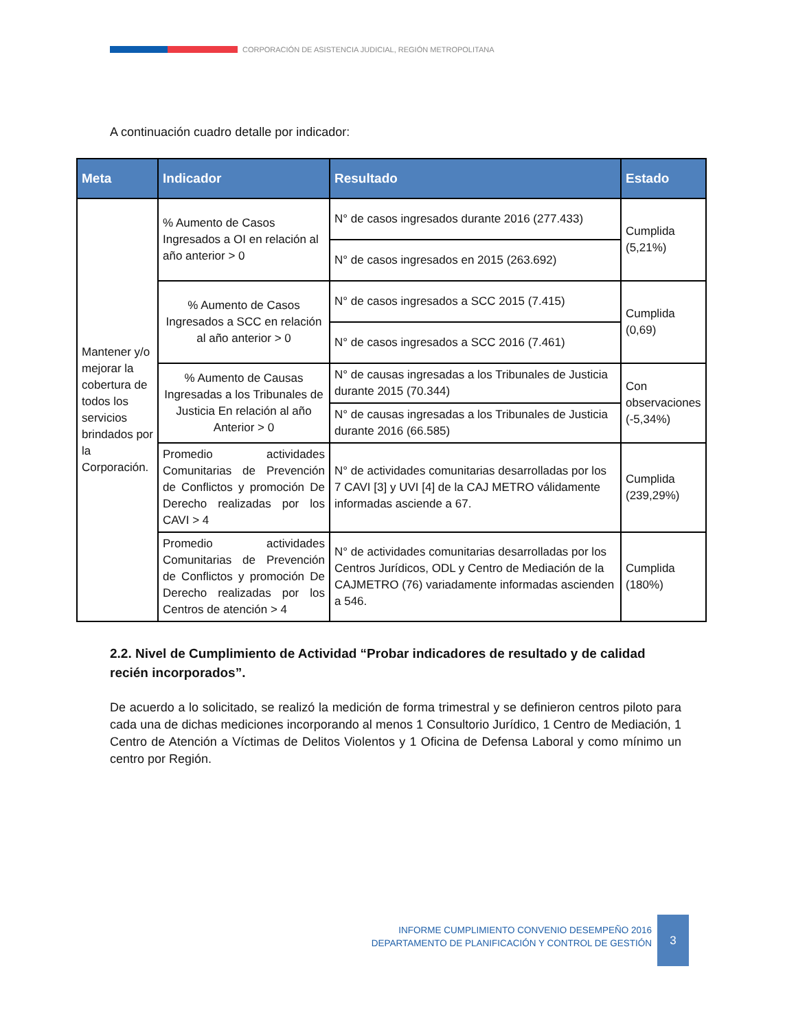CORPORACIÓN DE ASISTENCIA JUDICIAL, REGIÓN METROPOLITANA
A continuación cuadro detalle por indicador:
| Meta | Indicador | Resultado | Estado |
| --- | --- | --- | --- |
| Mantener y/o mejorar la cobertura de todos los servicios brindados por la Corporación. | % Aumento de Casos Ingresados a OI en relación al año anterior > 0 | N° de casos ingresados durante 2016 (277.433) | Cumplida (5,21%) |
| | | N° de casos ingresados en 2015 (263.692) | |
| | % Aumento de Casos Ingresados a SCC en relación al año anterior > 0 | N° de casos ingresados a SCC 2015 (7.415) | Cumplida (0,69) |
| | | N° de casos ingresados a SCC 2016 (7.461) | |
| | % Aumento de Causas Ingresadas a los Tribunales de Justicia En relación al año Anterior > 0 | N° de causas ingresadas a los Tribunales de Justicia durante 2015 (70.344) | Con observaciones (-5,34%) |
| | | N° de causas ingresadas a los Tribunales de Justicia durante 2016 (66.585) | |
| | Promedio actividades Comunitarias de Prevención de Conflictos y promoción De Derecho realizadas por los CAVI > 4 | N° de actividades comunitarias desarrolladas por los 7 CAVI [3] y UVI [4] de la CAJ METRO válidamente informadas asciende a 67. | Cumplida (239,29%) |
| | Promedio actividades Comunitarias de Prevención de Conflictos y promoción De Derecho realizadas por los Centros de atención > 4 | N° de actividades comunitarias desarrolladas por los Centros Jurídicos, ODL y Centro de Mediación de la CAJMETRO (76) variadamente informadas ascienden a 546. | Cumplida (180%) |
2.2. Nivel de Cumplimiento de Actividad “Probar indicadores de resultado y de calidad recién incorporados”.
De acuerdo a lo solicitado, se realizó la medición de forma trimestral y se definieron centros piloto para cada una de dichas mediciones incorporando al menos 1 Consultorio Jurídico, 1 Centro de Mediación, 1 Centro de Atención a Víctimas de Delitos Violentos y 1 Oficina de Defensa Laboral y como mínimo un centro por Región.
INFORME CUMPLIMIENTO CONVENIO DESEMPEÑO 2016
DEPARTAMENTO DE PLANIFICACIÓN Y CONTROL DE GESTIÓN
3